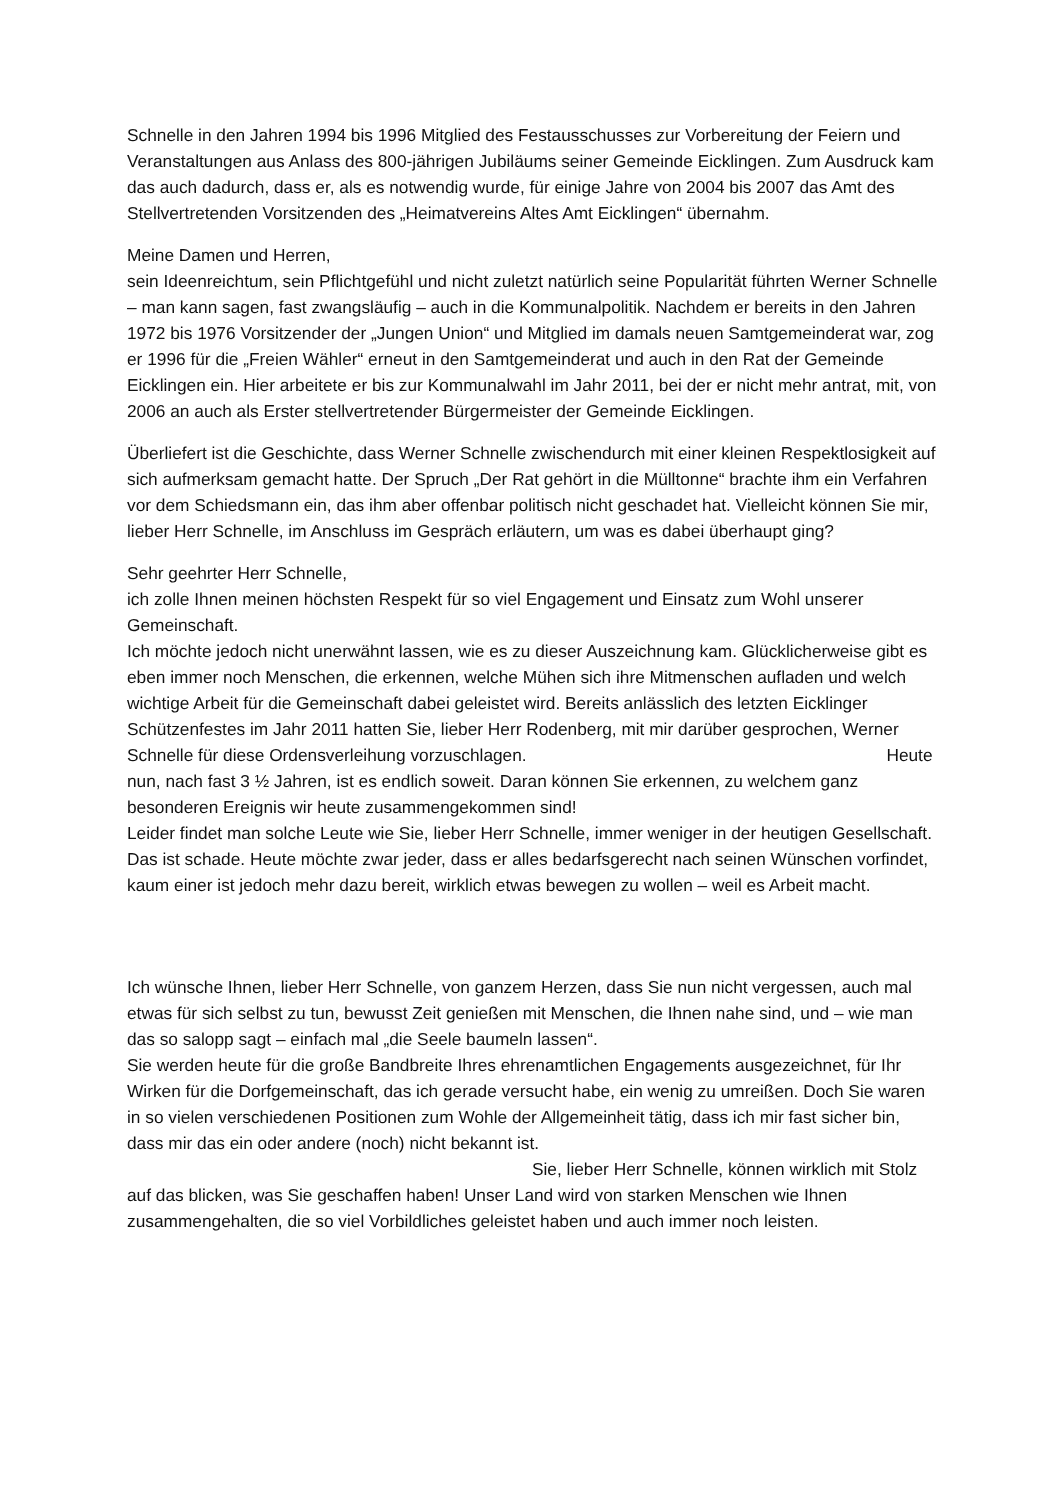Schnelle in den Jahren 1994 bis 1996 Mitglied des Festausschusses zur Vorbereitung der Feiern und Veranstaltungen aus Anlass des 800-jährigen Jubiläums seiner Gemeinde Eicklingen. Zum Ausdruck kam das auch dadurch, dass er, als es notwendig wurde, für einige Jahre von 2004 bis 2007 das Amt des Stellvertretenden Vorsitzenden des „Heimatvereins Altes Amt Eicklingen“ übernahm.
Meine Damen und Herren,
sein Ideenreichtum, sein Pflichtgefühl und nicht zuletzt natürlich seine Popularität führten Werner Schnelle – man kann sagen, fast zwangsläufig – auch in die Kommunalpolitik. Nachdem er bereits in den Jahren 1972 bis 1976 Vorsitzender der „Jungen Union“ und Mitglied im damals neuen Samtgemeinderat war, zog er 1996 für die „Freien Wähler“ erneut in den Samtgemeinderat und auch in den Rat der Gemeinde Eicklingen ein. Hier arbeitete er bis zur Kommunalwahl im Jahr 2011, bei der er nicht mehr antrat, mit, von 2006 an auch als Erster stellvertretender Bürgermeister der Gemeinde Eicklingen.
Überliefert ist die Geschichte, dass Werner Schnelle zwischendurch mit einer kleinen Respektlosigkeit auf sich aufmerksam gemacht hatte. Der Spruch „Der Rat gehört in die Mülltonne“ brachte ihm ein Verfahren vor dem Schiedsmann ein, das ihm aber offenbar politisch nicht geschadet hat. Vielleicht können Sie mir, lieber Herr Schnelle, im Anschluss im Gespräch erläutern, um was es dabei überhaupt ging?
Sehr geehrter Herr Schnelle,
ich zolle Ihnen meinen höchsten Respekt für so viel Engagement und Einsatz zum Wohl unserer Gemeinschaft.
Ich möchte jedoch nicht unerwähnt lassen, wie es zu dieser Auszeichnung kam. Glücklicherweise gibt es eben immer noch Menschen, die erkennen, welche Mühen sich ihre Mitmenschen aufladen und welch wichtige Arbeit für die Gemeinschaft dabei geleistet wird. Bereits anlässlich des letzten Eicklinger Schützenfestes im Jahr 2011 hatten Sie, lieber Herr Rodenberg, mit mir darüber gesprochen, Werner Schnelle für diese Ordensverleihung vorzuschlagen. Heute nun, nach fast 3 ½ Jahren, ist es endlich soweit. Daran können Sie erkennen, zu welchem ganz besonderen Ereignis wir heute zusammengekommen sind!
Leider findet man solche Leute wie Sie, lieber Herr Schnelle, immer weniger in der heutigen Gesellschaft. Das ist schade. Heute möchte zwar jeder, dass er alles bedarfsgerecht nach seinen Wünschen vorfindet, kaum einer ist jedoch mehr dazu bereit, wirklich etwas bewegen zu wollen – weil es Arbeit macht.
Ich wünsche Ihnen, lieber Herr Schnelle, von ganzem Herzen, dass Sie nun nicht vergessen, auch mal etwas für sich selbst zu tun, bewusst Zeit genießen mit Menschen, die Ihnen nahe sind, und – wie man das so salopp sagt – einfach mal „die Seele baumeln lassen“.
Sie werden heute für die große Bandbreite Ihres ehrenamtlichen Engagements ausgezeichnet, für Ihr Wirken für die Dorfgemeinschaft, das ich gerade versucht habe, ein wenig zu umreißen. Doch Sie waren in so vielen verschiedenen Positionen zum Wohle der Allgemeinheit tätig, dass ich mir fast sicher bin, dass mir das ein oder andere (noch) nicht bekannt ist. Sie, lieber Herr Schnelle, können wirklich mit Stolz auf das blicken, was Sie geschaffen haben! Unser Land wird von starken Menschen wie Ihnen zusammengehalten, die so viel Vorbildliches geleistet haben und auch immer noch leisten.